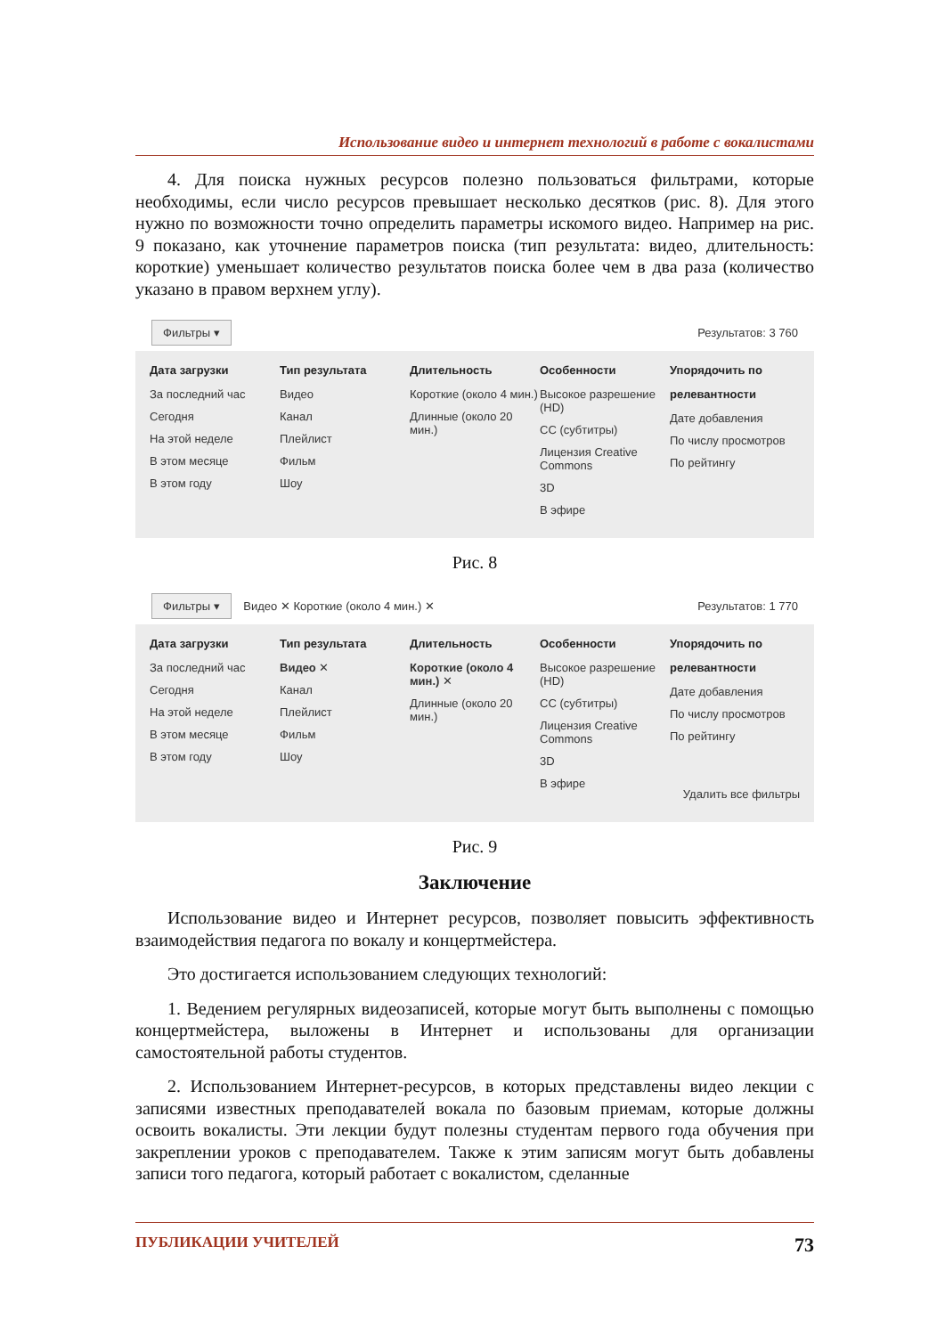Использование видео и интернет технологий в работе с вокалистами
4. Для поиска нужных ресурсов полезно пользоваться фильтрами, которые необходимы, если число ресурсов превышает несколько десятков (рис. 8). Для этого нужно по возможности точно определить параметры искомого видео. Например на рис. 9 показано, как уточнение параметров поиска (тип результата: видео, длительность: короткие) уменьшает количество результатов поиска более чем в два раза (количество указано в правом верхнем углу).
Фильтры ▾ Результатов: 3 760
Дата загрузки
За последний час
Сегодня
На этой неделе
В этом месяце
В этом году
Тип результата
Видео
Канал
Плейлист
Фильм
Шоу
Длительность
Короткие (около 4 мин.)
Длинные (около 20 мин.)
Особенности
Высокое разрешение (HD)
CC (субтитры)
Лицензия Creative Commons
3D
В эфире
Упорядочить по
релевантности
Дате добавления
По числу просмотров
По рейтингу
Рис. 8
Фильтры ▾ Видео ✕ Короткие (около 4 мин.) ✕ Результатов: 1 770
Дата загрузки
За последний час
Сегодня
На этой неделе
В этом месяце
В этом году
Тип результата
Видео ✕
Канал
Плейлист
Фильм
Шоу
Длительность
Короткие (около 4 мин.) ✕
Длинные (около 20 мин.)
Особенности
Высокое разрешение (HD)
CC (субтитры)
Лицензия Creative Commons
3D
В эфире
Упорядочить по
релевантности
Дате добавления
По числу просмотров
По рейтингу
Удалить все фильтры
Рис. 9
Заключение
Использование видео и Интернет ресурсов, позволяет повысить эффективность взаимодействия педагога по вокалу и концертмейстера.
Это достигается использованием следующих технологий:
1. Ведением регулярных видеозаписей, которые могут быть выполнены с помощью концертмейстера, выложены в Интернет и использованы для организации самостоятельной работы студентов.
2. Использованием Интернет-ресурсов, в которых представлены видео лекции с записями известных преподавателей вокала по базовым приемам, которые должны освоить вокалисты. Эти лекции будут полезны студентам первого года обучения при закреплении уроков с преподавателем. Также к этим записям могут быть добавлены записи того педагога, который работает с вокалистом, сделанные
ПУБЛИКАЦИИ УЧИТЕЛЕЙ 73